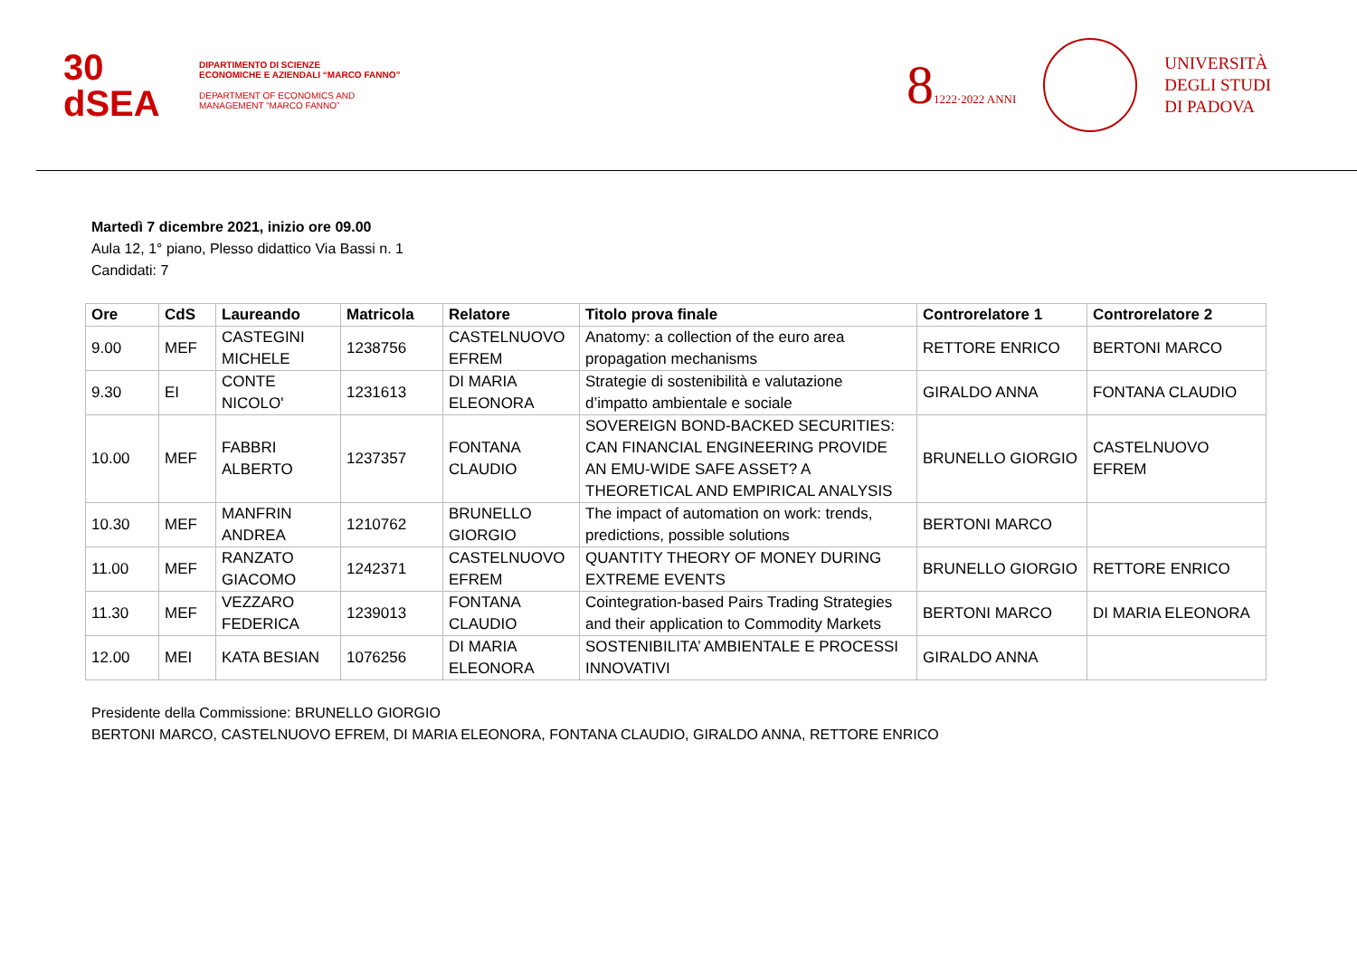30
dSEA
DIPARTIMENTO DI SCIENZE
ECONOMICHE E AZIENDALI “MARCO FANNO”
DEPARTMENT OF ECONOMICS AND
MANAGEMENT “MARCO FANNO”
81222·2022 ANNI
UNIVERSITÀ
DEGLI STUDI
DI PADOVA
Martedì 7 dicembre 2021, inizio ore 09.00
Aula 12, 1° piano, Plesso didattico Via Bassi n. 1
Candidati: 7
| Ore | CdS | Laureando | Matricola | Relatore | Titolo prova finale | Controrelatore 1 | Controrelatore 2 |
| --- | --- | --- | --- | --- | --- | --- | --- |
| 9.00 | MEF | CASTEGINI MICHELE | 1238756 | CASTELNUOVO EFREM | Anatomy: a collection of the euro area propagation mechanisms | RETTORE ENRICO | BERTONI MARCO |
| 9.30 | EI | CONTE NICOLO' | 1231613 | DI MARIA ELEONORA | Strategie di sostenibilità e valutazione d’impatto ambientale e sociale | GIRALDO ANNA | FONTANA CLAUDIO |
| 10.00 | MEF | FABBRI ALBERTO | 1237357 | FONTANA CLAUDIO | SOVEREIGN BOND-BACKED SECURITIES: CAN FINANCIAL ENGINEERING PROVIDE AN EMU-WIDE SAFE ASSET? A THEORETICAL AND EMPIRICAL ANALYSIS | BRUNELLO GIORGIO | CASTELNUOVO EFREM |
| 10.30 | MEF | MANFRIN ANDREA | 1210762 | BRUNELLO GIORGIO | The impact of automation on work: trends, predictions, possible solutions | BERTONI MARCO | |
| 11.00 | MEF | RANZATO GIACOMO | 1242371 | CASTELNUOVO EFREM | QUANTITY THEORY OF MONEY DURING EXTREME EVENTS | BRUNELLO GIORGIO | RETTORE ENRICO |
| 11.30 | MEF | VEZZARO FEDERICA | 1239013 | FONTANA CLAUDIO | Cointegration-based Pairs Trading Strategies and their application to Commodity Markets | BERTONI MARCO | DI MARIA ELEONORA |
| 12.00 | MEI | KATA BESIAN | 1076256 | DI MARIA ELEONORA | SOSTENIBILITA’ AMBIENTALE E PROCESSI INNOVATIVI | GIRALDO ANNA | |
Presidente della Commissione: BRUNELLO GIORGIO
BERTONI MARCO, CASTELNUOVO EFREM, DI MARIA ELEONORA, FONTANA CLAUDIO, GIRALDO ANNA, RETTORE ENRICO